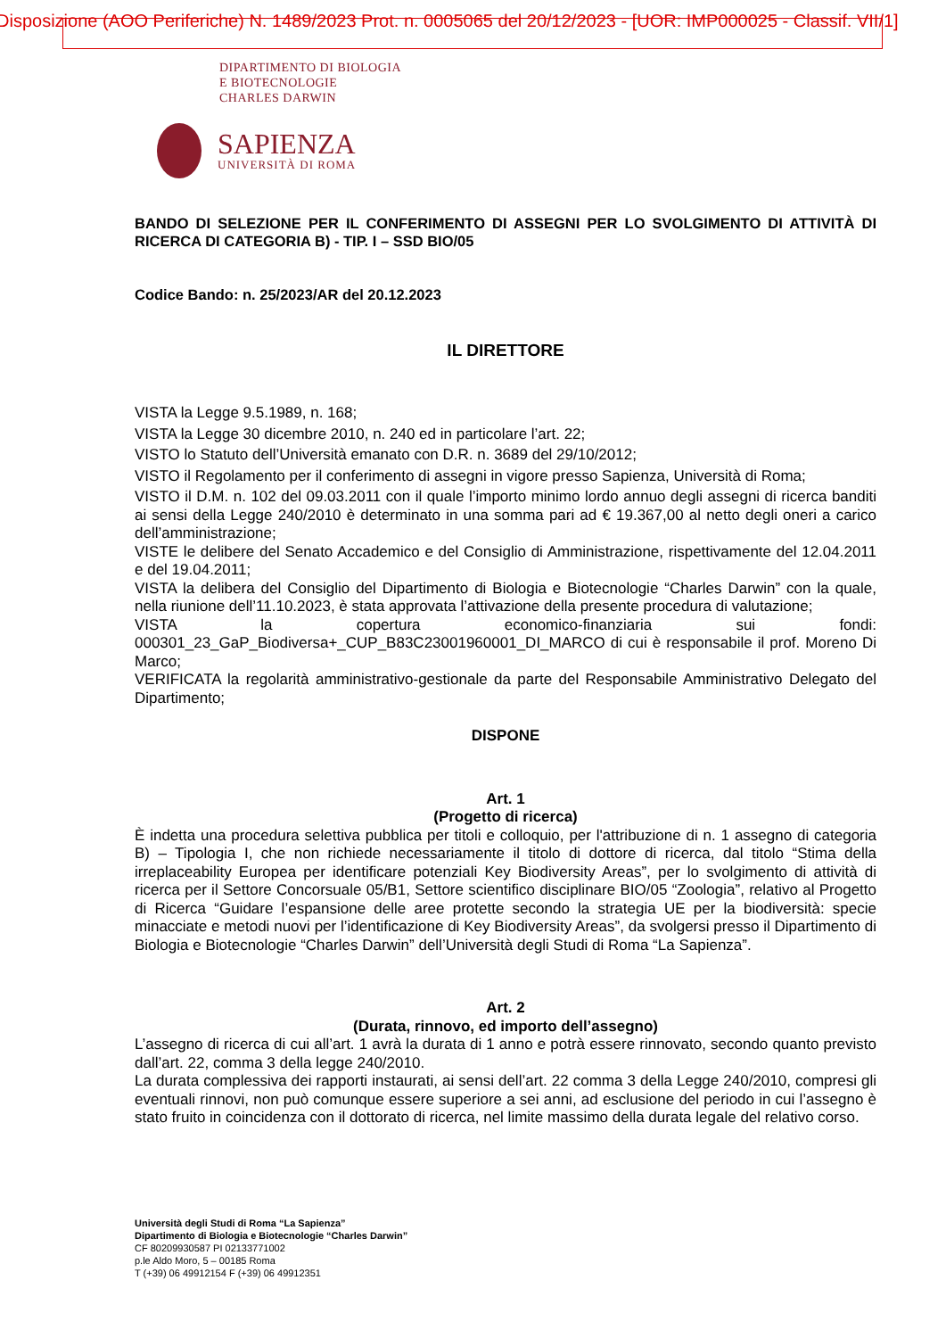Disposizione (AOO Periferiche) N. 1489/2023 Prot. n. 0005065 del 20/12/2023 - [UOR: IMP000025 - Classif. VII/1]
DIPARTIMENTO DI BIOLOGIA
E BIOTECNOLOGIE
CHARLES DARWIN
SAPIENZA
UNIVERSITÀ DI ROMA
BANDO DI SELEZIONE PER IL CONFERIMENTO DI ASSEGNI PER LO SVOLGIMENTO DI ATTIVITÀ DI RICERCA DI CATEGORIA B) - TIP. I – SSD BIO/05
Codice Bando: n. 25/2023/AR del 20.12.2023
IL DIRETTORE
VISTA la Legge 9.5.1989, n. 168;
VISTA la Legge 30 dicembre 2010, n. 240 ed in particolare l’art. 22;
VISTO lo Statuto dell’Università emanato con D.R. n. 3689 del 29/10/2012;
VISTO il Regolamento per il conferimento di assegni in vigore presso Sapienza, Università di Roma;
VISTO il D.M. n. 102 del 09.03.2011 con il quale l’importo minimo lordo annuo degli assegni di ricerca banditi ai sensi della Legge 240/2010 è determinato in una somma pari ad € 19.367,00 al netto degli oneri a carico dell’amministrazione;
VISTE le delibere del Senato Accademico e del Consiglio di Amministrazione, rispettivamente del 12.04.2011 e del 19.04.2011;
VISTA la delibera del Consiglio del Dipartimento di Biologia e Biotecnologie “Charles Darwin” con la quale, nella riunione dell’11.10.2023, è stata approvata l’attivazione della presente procedura di valutazione;
VISTA la copertura economico-finanziaria sui fondi: 000301_23_GaP_Biodiversa+_CUP_B83C23001960001_DI_MARCO di cui è responsabile il prof. Moreno Di Marco;
VERIFICATA la regolarità amministrativo-gestionale da parte del Responsabile Amministrativo Delegato del Dipartimento;
DISPONE
Art. 1
(Progetto di ricerca)
È indetta una procedura selettiva pubblica per titoli e colloquio, per l'attribuzione di n. 1 assegno di categoria B) – Tipologia I, che non richiede necessariamente il titolo di dottore di ricerca, dal titolo “Stima della irreplaceability Europea per identificare potenziali Key Biodiversity Areas”, per lo svolgimento di attività di ricerca per il Settore Concorsuale 05/B1, Settore scientifico disciplinare BIO/05 “Zoologia”, relativo al Progetto di Ricerca “Guidare l’espansione delle aree protette secondo la strategia UE per la biodiversità: specie minacciate e metodi nuovi per l’identificazione di Key Biodiversity Areas”, da svolgersi presso il Dipartimento di Biologia e Biotecnologie “Charles Darwin” dell’Università degli Studi di Roma “La Sapienza”.
Art. 2
(Durata, rinnovo, ed importo dell’assegno)
L’assegno di ricerca di cui all’art. 1 avrà la durata di 1 anno e potrà essere rinnovato, secondo quanto previsto dall’art. 22, comma 3 della legge 240/2010.
La durata complessiva dei rapporti instaurati, ai sensi dell’art. 22 comma 3 della Legge 240/2010, compresi gli eventuali rinnovi, non può comunque essere superiore a sei anni, ad esclusione del periodo in cui l’assegno è stato fruito in coincidenza con il dottorato di ricerca, nel limite massimo della durata legale del relativo corso.
Università degli Studi di Roma “La Sapienza”
Dipartimento di Biologia e Biotecnologie “Charles Darwin”
CF 80209930587 PI 02133771002
p.le Aldo Moro, 5 – 00185 Roma
T (+39) 06 49912154 F (+39) 06 49912351